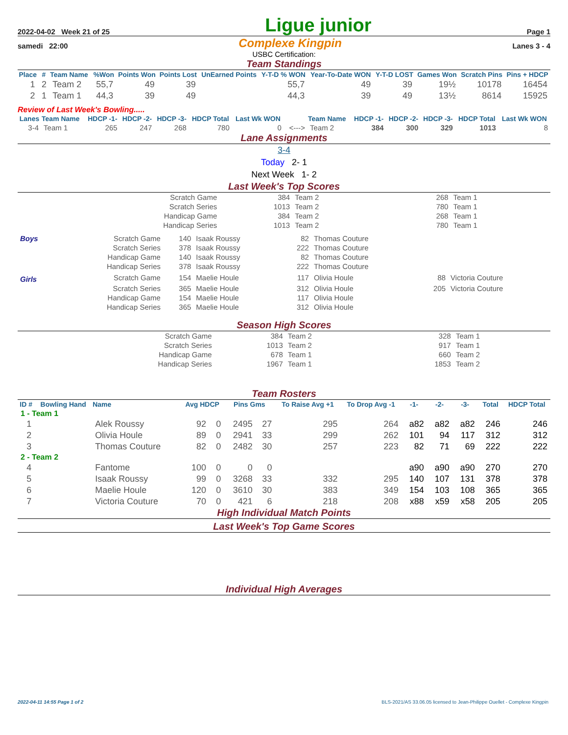2022-04-02 Week 21 of 25 Ligue junior Page 1
samedi 22:00 Complexe Kingpin Lanes 3 - 4
USBC Certification:
Team Standings
| Place | # | Team Name | %Won | Points Won | Points Lost | UnEarned Points | Y-T-D % WON | Year-To-Date WON | Y-T-D LOST | Games Won | Scratch Pins | Pins + HDCP |
| --- | --- | --- | --- | --- | --- | --- | --- | --- | --- | --- | --- | --- |
| 1 | 2 | Team 2 | 55,7 | 49 | 39 | | 55,7 | 49 | 39 | 19½ | 10178 | 16454 |
| 2 | 1 | Team 1 | 44,3 | 39 | 49 | | 44,3 | 39 | 49 | 13½ | 8614 | 15925 |
Review of Last Week's Bowling.....
| Lanes | Team Name | HDCP -1- | HDCP -2- | HDCP -3- | HDCP Total | Last Wk WON | | Team Name | HDCP -1- | HDCP -2- | HDCP -3- | HDCP Total | Last Wk WON |
| --- | --- | --- | --- | --- | --- | --- | --- | --- | --- | --- | --- | --- | --- |
| 3-4 | Team 1 | 265 | 247 | 268 | 780 | 0 | <---> | Team 2 | 384 | 300 | 329 | 1013 | 8 |
Lane Assignments
3-4
Today 2- 1
Next Week 1- 2
Last Week's Top Scores
| Scratch Game | 384 | Team 2 | 268 | Team 1 |
| Scratch Series | 1013 | Team 2 | 780 | Team 1 |
| Handicap Game | 384 | Team 2 | 268 | Team 1 |
| Handicap Series | 1013 | Team 2 | 780 | Team 1 |
| Boys | Scratch Game | 140 | Isaak Roussy | 82 | Thomas Couture | | |
| | Scratch Series | 378 | Isaak Roussy | 222 | Thomas Couture | | |
| | Handicap Game | 140 | Isaak Roussy | 82 | Thomas Couture | | |
| | Handicap Series | 378 | Isaak Roussy | 222 | Thomas Couture | | |
| Girls | Scratch Game | 154 | Maelie Houle | 117 | Olivia Houle | 88 | Victoria Couture |
| | Scratch Series | 365 | Maelie Houle | 312 | Olivia Houle | 205 | Victoria Couture |
| | Handicap Game | 154 | Maelie Houle | 117 | Olivia Houle | | |
| | Handicap Series | 365 | Maelie Houle | 312 | Olivia Houle | | |
Season High Scores
| Scratch Game | 384 | Team 2 | 328 | Team 1 |
| Scratch Series | 1013 | Team 2 | 917 | Team 1 |
| Handicap Game | 678 | Team 1 | 660 | Team 2 |
| Handicap Series | 1967 | Team 1 | 1853 | Team 2 |
Team Rosters
| ID # | Bowling Hand | Name | Avg HDCP | | Pins Gms | | To Raise Avg +1 | To Drop Avg -1 | -1- | -2- | -3- | Total | HDCP Total |
| --- | --- | --- | --- | --- | --- | --- | --- | --- | --- | --- | --- | --- | --- |
| 1 - Team 1 | | | | | | | | | | | | | |
| 1 | | Alek Roussy | 92 | 0 | 2495 | 27 | 295 | 264 | a82 | a82 | a82 | 246 | 246 |
| 2 | | Olivia Houle | 89 | 0 | 2941 | 33 | 299 | 262 | 101 | 94 | 117 | 312 | 312 |
| 3 | | Thomas Couture | 82 | 0 | 2482 | 30 | 257 | 223 | 82 | 71 | 69 | 222 | 222 |
| 2 - Team 2 | | | | | | | | | | | | | |
| 4 | | Fantome | 100 | 0 | 0 | 0 | | | a90 | a90 | a90 | 270 | 270 |
| 5 | | Isaak Roussy | 99 | 0 | 3268 | 33 | 332 | 295 | 140 | 107 | 131 | 378 | 378 |
| 6 | | Maelie Houle | 120 | 0 | 3610 | 30 | 383 | 349 | 154 | 103 | 108 | 365 | 365 |
| 7 | | Victoria Couture | 70 | 0 | 421 | 6 | 218 | 208 | x88 | x59 | x58 | 205 | 205 |
High Individual Match Points
Last Week's Top Game Scores
Individual High Averages
2022-04-11 14:55 Page 1 of 2 BLS-2021/AS 33.06.05 licensed to Jean-Philippe Ouellet - Complexe Kingpin